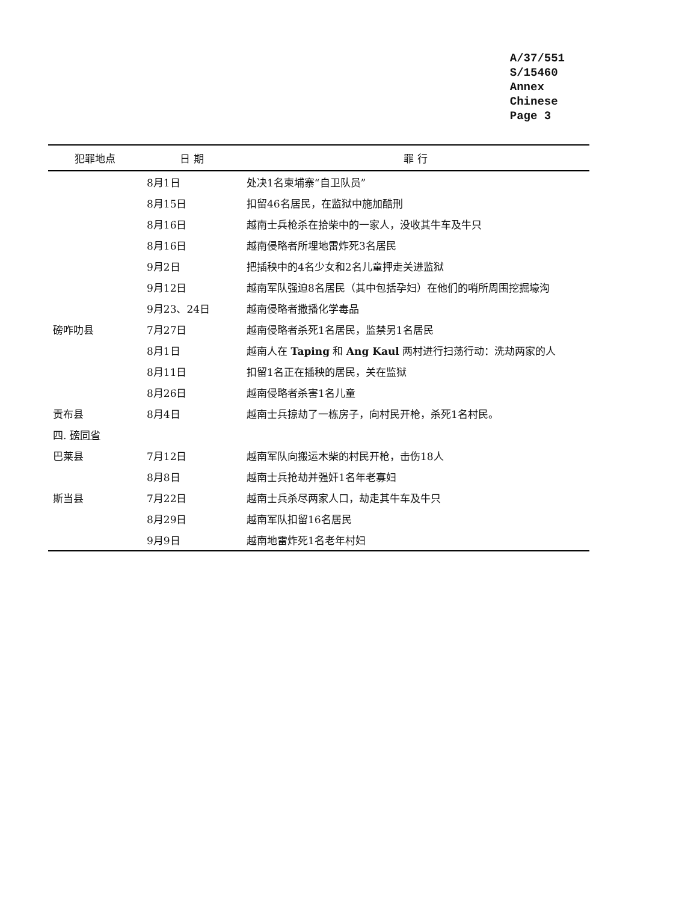A/37/551
S/15460
Annex
Chinese
Page 3
| 犯罪地点 | 日 期 | 罪 行 |
| --- | --- | --- |
| | 8月1日 | 处决1名柬埔寨“自卫队员” |
| | 8月15日 | 扣留46名居民，在监狱中施加酷刑 |
| | 8月16日 | 越南士兵枪杀在拾柴中的一家人，没收其牛车及牛只 |
| | 8月16日 | 越南侵略者所埋地雷炸死3名居民 |
| | 9月2日 | 把插秧中的4名少女和2名儿童押走关进监狱 |
| | 9月12日 | 越南军队强迫8名居民（其中包括孕妇）在他们的哨所周围挖掘壕沟 |
| | 9月23、24日 | 越南侵略者撒播化学毒品 |
| 磅咋叻县 | 7月27日 | 越南侵略者杀死1名居民，监禁另1名居民 |
| | 8月1日 | 越南人在 Taping 和 Ang Kaul 两村进行扫荡行动：洗劫两家的人 |
| | 8月11日 | 扣留1名正在插秧的居民，关在监狱 |
| | 8月26日 | 越南侵略者杀害1名儿童 |
| 贡布县 | 8月4日 | 越南士兵掠劫了一栋房子，向村民开枪，杀死1名村民。 |
| 四. 磅同省 | | |
| 巴莱县 | 7月12日 | 越南军队向搬运木柴的村民开枪，击伤18人 |
| | 8月8日 | 越南士兵抢劫并强奸1名年老寡妇 |
| 斯当县 | 7月22日 | 越南士兵杀尽两家人口，劫走其牛车及牛只 |
| | 8月29日 | 越南军队扣留16名居民 |
| | 9月9日 | 越南地雷炸死1名老年村妇 |